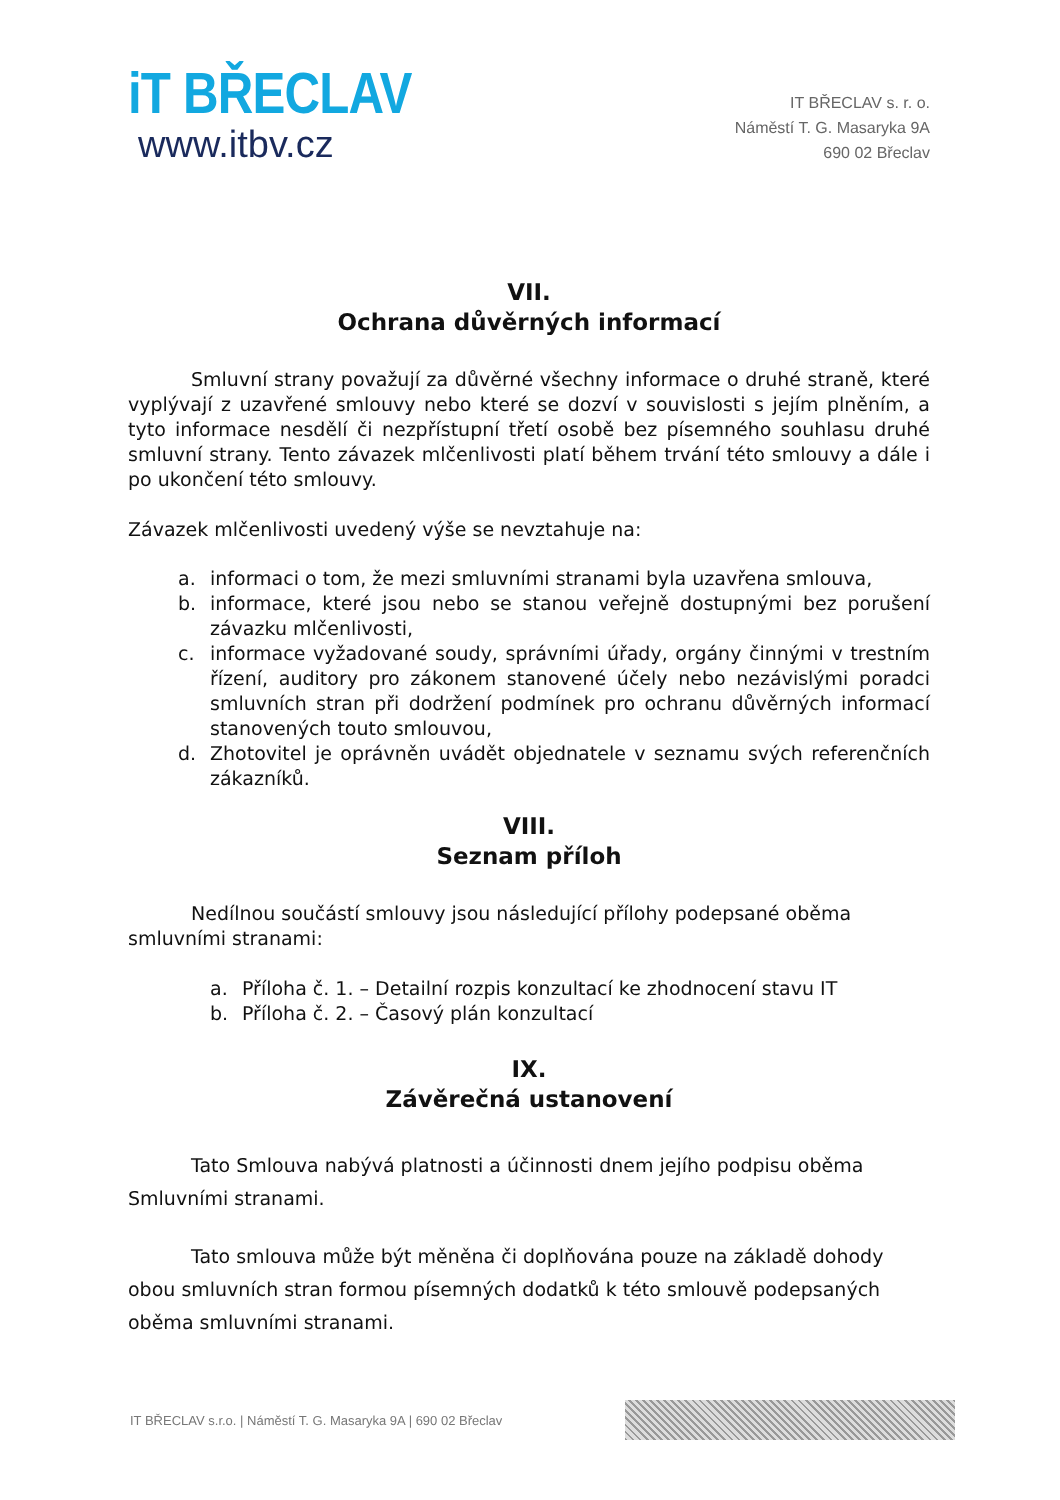iT BŘECLAV
www.itbv.cz
IT BŘECLAV s. r. o.
Náměstí T. G. Masaryka 9A
690 02 Břeclav
VII.
Ochrana důvěrných informací
Smluvní strany považují za důvěrné všechny informace o druhé straně, které vyplývají z uzavřené smlouvy nebo které se dozví v souvislosti s jejím plněním, a tyto informace nesdělí či nezpřístupní třetí osobě bez písemného souhlasu druhé smluvní strany. Tento závazek mlčenlivosti platí během trvání této smlouvy a dále i po ukončení této smlouvy.
Závazek mlčenlivosti uvedený výše se nevztahuje na:
a. informaci o tom, že mezi smluvními stranami byla uzavřena smlouva,
b. informace, které jsou nebo se stanou veřejně dostupnými bez porušení závazku mlčenlivosti,
c. informace vyžadované soudy, správními úřady, orgány činnými v trestním řízení, auditory pro zákonem stanovené účely nebo nezávislými poradci smluvních stran při dodržení podmínek pro ochranu důvěrných informací stanovených touto smlouvou,
d. Zhotovitel je oprávněn uvádět objednatele v seznamu svých referenčních zákazníků.
VIII.
Seznam příloh
Nedílnou součástí smlouvy jsou následující přílohy podepsané oběma smluvními stranami:
a. Příloha č. 1. – Detailní rozpis konzultací ke zhodnocení stavu IT
b. Příloha č. 2. – Časový plán konzultací
IX.
Závěrečná ustanovení
Tato Smlouva nabývá platnosti a účinnosti dnem jejího podpisu oběma Smluvními stranami.
Tato smlouva může být měněna či doplňována pouze na základě dohody obou smluvních stran formou písemných dodatků k této smlouvě podepsaných oběma smluvními stranami.
IT BŘECLAV s.r.o. | Náměstí T. G. Masaryka 9A | 690 02 Břeclav